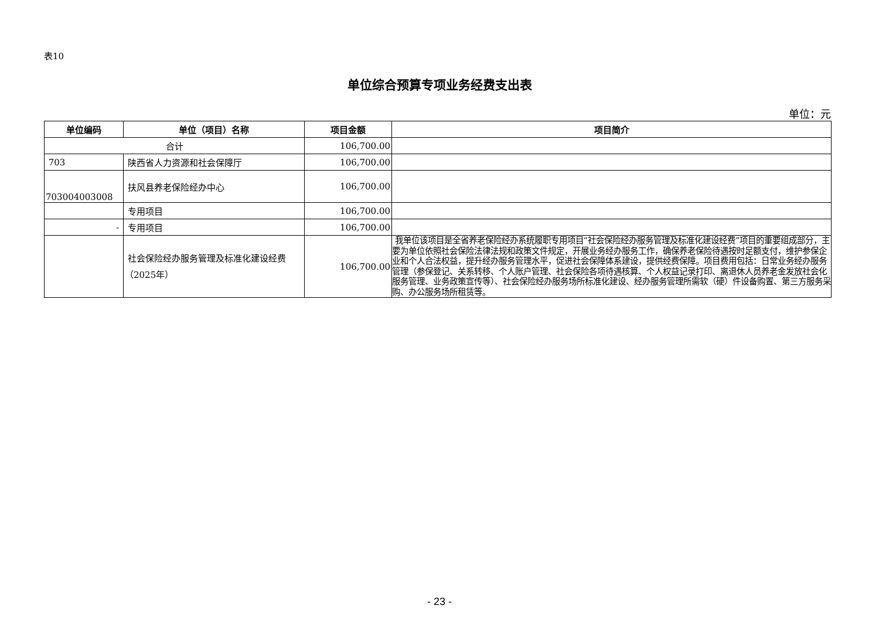表10
单位综合预算专项业务经费支出表
单位：元
| 单位编码 | 单位（项目）名称 | 项目金额 | 项目简介 |
| --- | --- | --- | --- |
| 合计 | | 106,700.00 | |
| 703 | 陕西省人力资源和社会保障厅 | 106,700.00 | |
| 703004003008 | 扶风县养老保险经办中心 | 106,700.00 | |
| | 专用项目 | 106,700.00 | |
| - | 专用项目 | 106,700.00 | |
| | 社会保险经办服务管理及标准化建设经费（2025年） | 106,700.00 | 我单位该项目是全省养老保险经办系统履职专用项目“社会保险经办服务管理及标准化建设经费”项目的重要组成部分，主要为单位依照社会保险法律法规和政策文件规定，开展业务经办服务工作，确保养老保险待遇按时足额支付，维护参保企业和个人合法权益，提升经办服务管理水平，促进社会保障体系建设，提供经费保障。项目费用包括：日常业务经办服务管理（参保登记、关系转移、个人账户管理、社会保险各项待遇核算、个人权益记录打印、离退休人员养老金发放社会化服务管理、业务政策宣传等）、社会保险经办服务场所标准化建设、经办服务管理所需软（硬）件设备购置、第三方服务采购、办公服务场所租赁等。 |
- 23 -